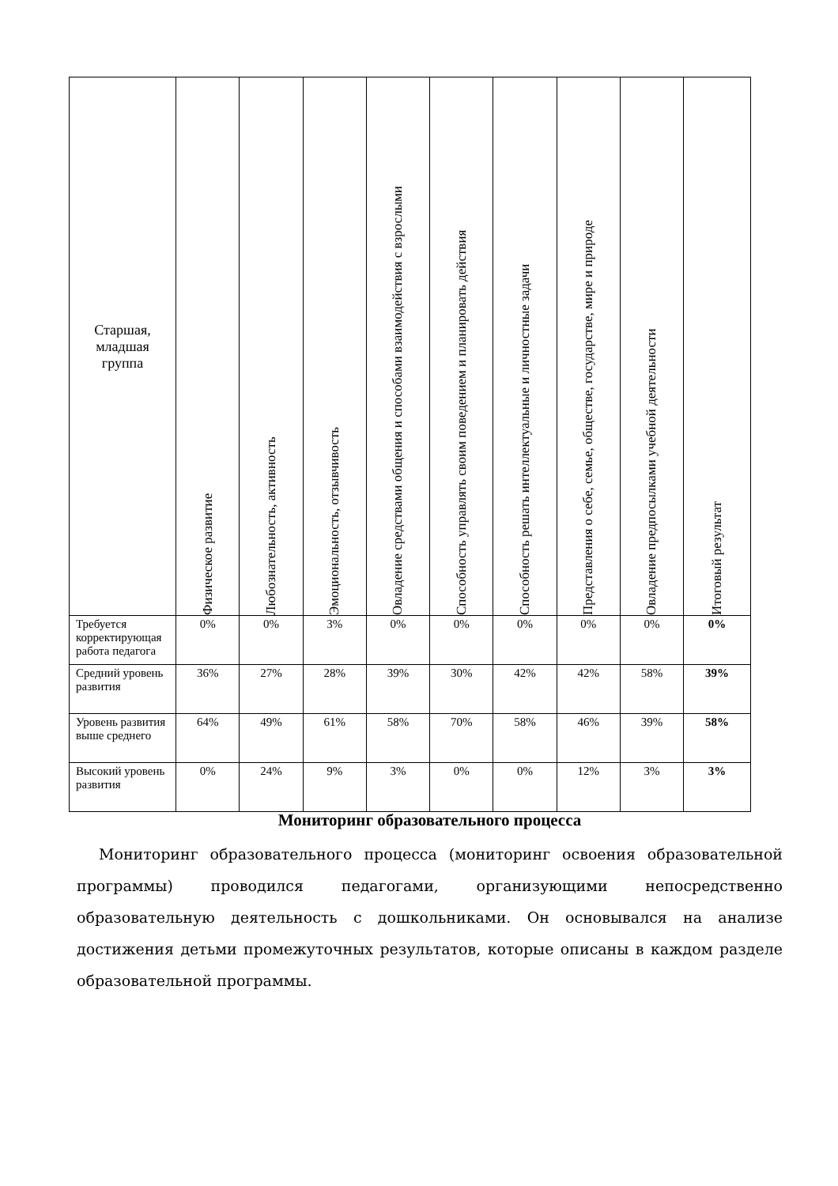| Старшая, младшая группа | Физическое развитие | Любознательность, активность | Эмоциональность, отзывчивость | Овладение средствами общения и способами взаимодействия с взрослыми | Способность управлять своим поведением и планировать действия | Способность решать интеллектуальные и личностные задачи | Представления о себе, семье, обществе, государстве, мире и природе | Овладение предпосылками учебной деятельности | Итоговый результат |
| --- | --- | --- | --- | --- | --- | --- | --- | --- | --- |
| Требуется корректирующая работа педагога | 0% | 0% | 3% | 0% | 0% | 0% | 0% | 0% | 0% |
| Средний уровень развития | 36% | 27% | 28% | 39% | 30% | 42% | 42% | 58% | 39% |
| Уровень развития выше среднего | 64% | 49% | 61% | 58% | 70% | 58% | 46% | 39% | 58% |
| Высокий уровень развития | 0% | 24% | 9% | 3% | 0% | 0% | 12% | 3% | 3% |
Мониторинг образовательного процесса
Мониторинг образовательного процесса (мониторинг освоения образовательной программы) проводился педагогами, организующими непосредственно образовательную деятельность с дошкольниками. Он основывался на анализе достижения детьми промежуточных результатов, которые описаны в каждом разделе образовательной программы.